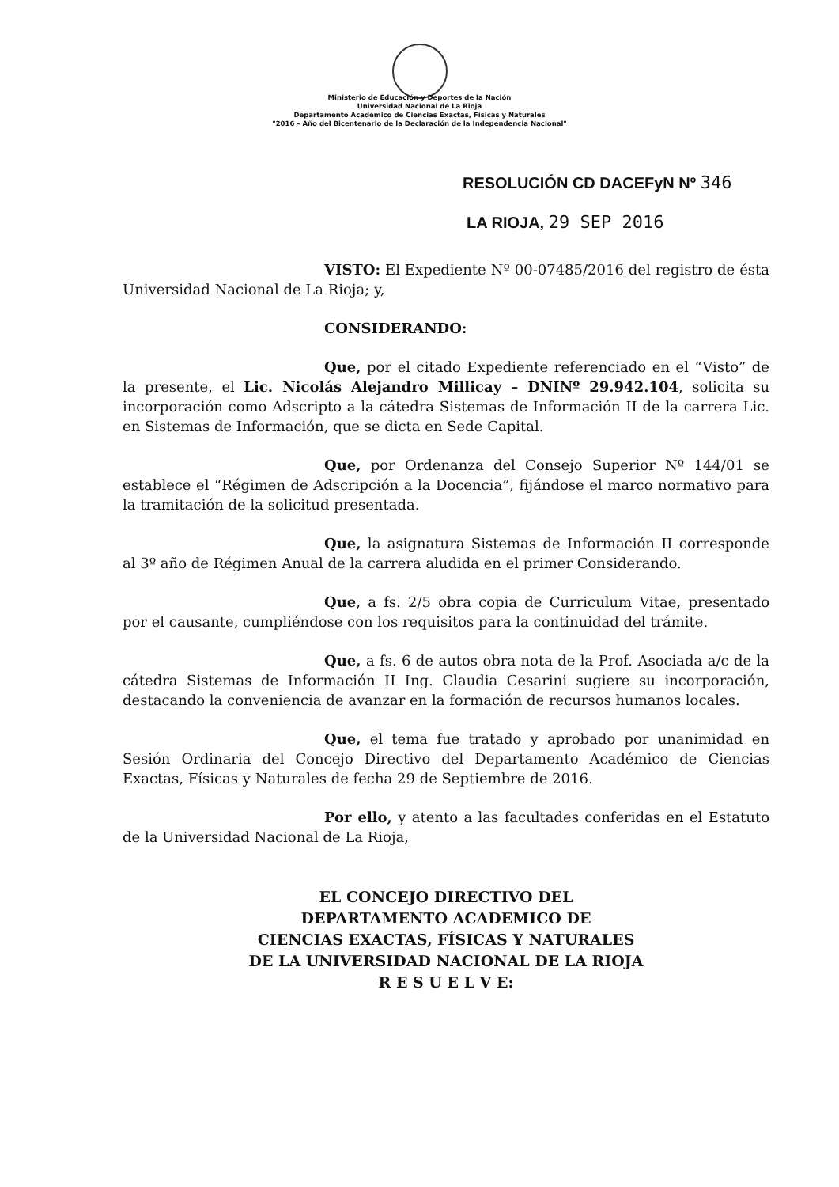Ministerio de Educación y Deportes de la Nación
Universidad Nacional de La Rioja
Departamento Académico de Ciencias Exactas, Físicas y Naturales
"2016 – Año del Bicentenario de la Declaración de la Independencia Nacional"
RESOLUCIÓN CD DACEFyN Nº 346
LA RIOJA, 29 SEP 2016
VISTO: El Expediente Nº 00-07485/2016 del registro de ésta Universidad Nacional de La Rioja; y,
CONSIDERANDO:
Que, por el citado Expediente referenciado en el “Visto” de la presente, el Lic. Nicolás Alejandro Millicay – DNINº 29.942.104, solicita su incorporación como Adscripto a la cátedra Sistemas de Información II de la carrera Lic. en Sistemas de Información, que se dicta en Sede Capital.
Que, por Ordenanza del Consejo Superior Nº 144/01 se establece el “Régimen de Adscripción a la Docencia”, fijándose el marco normativo para la tramitación de la solicitud presentada.
Que, la asignatura Sistemas de Información II corresponde al 3º año de Régimen Anual de la carrera aludida en el primer Considerando.
Que, a fs. 2/5 obra copia de Curriculum Vitae, presentado por el causante, cumpliéndose con los requisitos para la continuidad del trámite.
Que, a fs. 6 de autos obra nota de la Prof. Asociada a/c de la cátedra Sistemas de Información II Ing. Claudia Cesarini sugiere su incorporación, destacando la conveniencia de avanzar en la formación de recursos humanos locales.
Que, el tema fue tratado y aprobado por unanimidad en Sesión Ordinaria del Concejo Directivo del Departamento Académico de Ciencias Exactas, Físicas y Naturales de fecha 29 de Septiembre de 2016.
Por ello, y atento a las facultades conferidas en el Estatuto de la Universidad Nacional de La Rioja,
EL CONCEJO DIRECTIVO DEL
DEPARTAMENTO ACADEMICO DE
CIENCIAS EXACTAS, FÍSICAS Y NATURALES
DE LA UNIVERSIDAD NACIONAL DE LA RIOJA
R E S U E L V E: